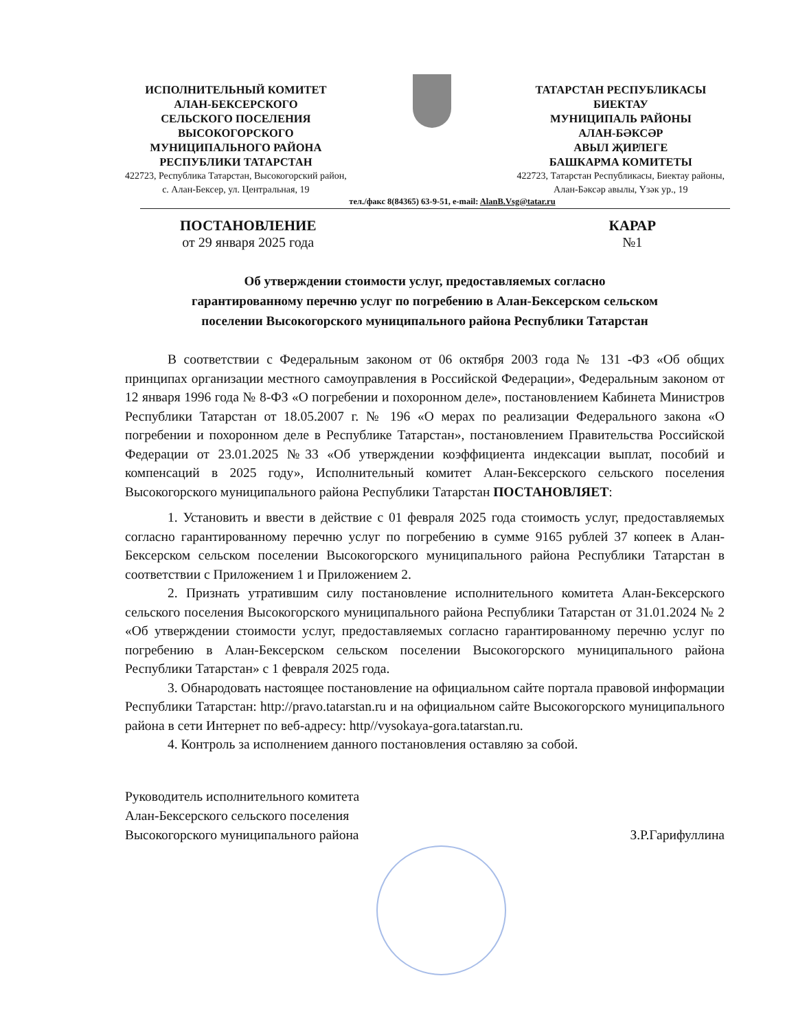ИСПОЛНИТЕЛЬНЫЙ КОМИТЕТ
АЛАН-БЕКСЕРСКОГО
СЕЛЬСКОГО ПОСЕЛЕНИЯ
ВЫСОКОГОРСКОГО
МУНИЦИПАЛЬНОГО РАЙОНА
РЕСПУБЛИКИ ТАТАРСТАН
422723, Республика Татарстан, Высокогорский район,
с. Алан-Бексер, ул. Центральная, 19
ТАТАРСТАН РЕСПУБЛИКАСЫ
БИЕКТАУ
МУНИЦИПАЛЬ РАЙОНЫ
АЛАН-БӘКСӘР
АВЫЛ ҖИРЛЕГЕ
БАШКАРМА КОМИТЕТЫ
422723, Татарстан Республикасы, Биектау районы,
Алан-Бәксәр авылы, Үзәк ур., 19
тел./факс 8(84365) 63-9-51, e-mail: AlanB.Vsg@tatar.ru
ПОСТАНОВЛЕНИЕ
от 29 января 2025 года
КАРАР
№1
Об утверждении стоимости услуг, предоставляемых согласно
гарантированному перечню услуг по погребению в Алан-Бексерском сельском
поселении Высокогорского муниципального района Республики Татарстан
В соответствии с Федеральным законом от 06 октября 2003 года № 131 -ФЗ «Об общих принципах организации местного самоуправления в Российской Федерации», Федеральным законом от 12 января 1996 года № 8-ФЗ «О погребении и похоронном деле», постановлением Кабинета Министров Республики Татарстан от 18.05.2007 г. № 196 «О мерах по реализации Федерального закона «О погребении и похоронном деле в Республике Татарстан», постановлением Правительства Российской Федерации от 23.01.2025 №33 «Об утверждении коэффициента индексации выплат, пособий и компенсаций в 2025 году», Исполнительный комитет Алан-Бексерского сельского поселения Высокогорского муниципального района Республики Татарстан ПОСТАНОВЛЯЕТ:
1. Установить и ввести в действие с 01 февраля 2025 года стоимость услуг, предоставляемых согласно гарантированному перечню услуг по погребению в сумме 9165 рублей 37 копеек в Алан-Бексерском сельском поселении Высокогорского муниципального района Республики Татарстан в соответствии с Приложением 1 и Приложением 2.
2. Признать утратившим силу постановление исполнительного комитета Алан-Бексерского сельского поселения Высокогорского муниципального района Республики Татарстан от 31.01.2024 № 2 «Об утверждении стоимости услуг, предоставляемых согласно гарантированному перечню услуг по погребению в Алан-Бексерском сельском поселении Высокогорского муниципального района Республики Татарстан» с 1 февраля 2025 года.
3. Обнародовать настоящее постановление на официальном сайте портала правовой информации Республики Татарстан: http://pravo.tatarstan.ru и на официальном сайте Высокогорского муниципального района в сети Интернет по веб-адресу: http//vysokaya-gora.tatarstan.ru.
4. Контроль за исполнением данного постановления оставляю за собой.
Руководитель исполнительного комитета
Алан-Бексерского сельского поселения
Высокогорского муниципального района
З.Р.Гарифуллина